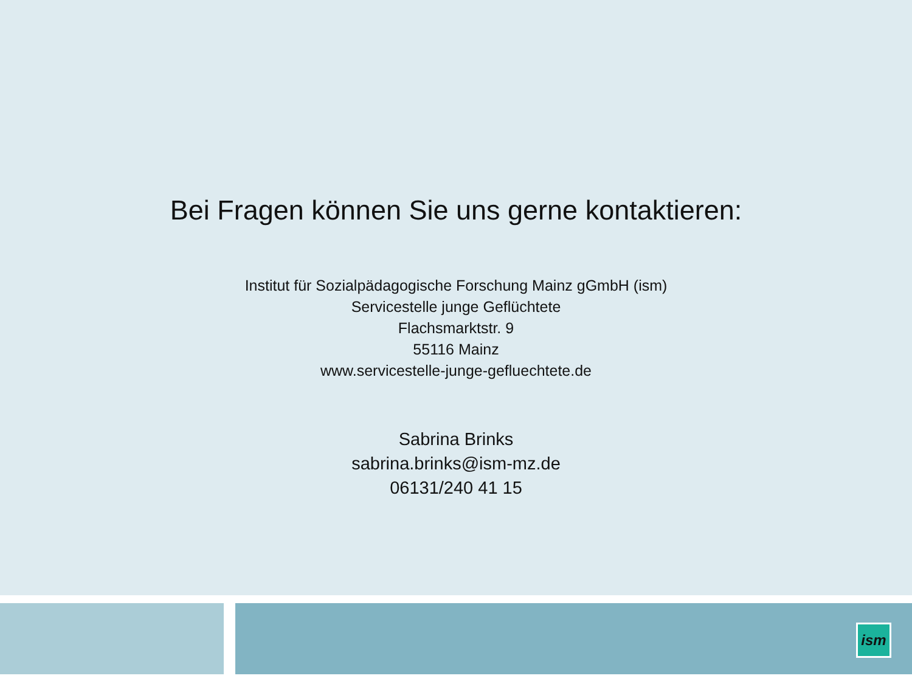Bei Fragen können Sie uns gerne kontaktieren:
Institut für Sozialpädagogische Forschung Mainz gGmbH (ism)
Servicestelle junge Geflüchtete
Flachsmarktstr. 9
55116 Mainz
www.servicestelle-junge-gefluechtete.de
Sabrina Brinks
sabrina.brinks@ism-mz.de
06131/240 41 15
ism